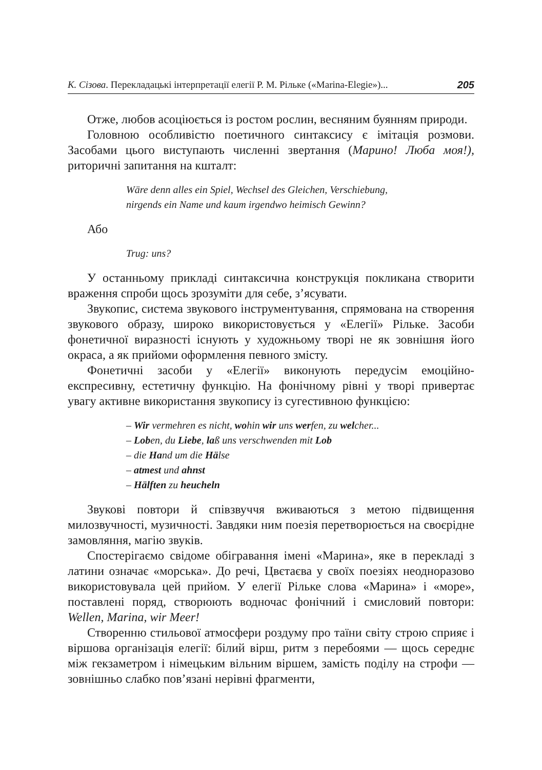К. Сізова. Перекладацькі інтерпретації елегії Р. М. Рільке («Marina-Elegie»)... 205
Отже, любов асоціюється із ростом рослин, весняним буянням природи.
Головною особливістю поетичного синтаксису є імітація розмови. Засобами цього виступають численні звертання (Марино! Люба моя!), риторичні запитання на кшталт:
Wäre denn alles ein Spiel, Wechsel des Gleichen, Verschiebung,
nirgends ein Name und kaum irgendwo heimisch Gewinn?
Або
Trug: uns?
У останньому прикладі синтаксична конструкція покликана створити враження спроби щось зрозуміти для себе, з’ясувати.
Звукопис, система звукового інструментування, спрямована на створення звукового образу, широко використовується у «Елегії» Рільке. Засоби фонетичної виразності існують у художньому творі не як зовнішня його окраса, а як прийоми оформлення певного змісту.
Фонетичні засоби у «Елегії» виконують передусім емоційно-експресивну, естетичну функцію. На фонічному рівні у творі привертає увагу активне використання звукопису із сугестивною функцією:
– Wir vermehren es nicht, wohin wir uns werfen, zu welcher...
– Loben, du Liebe, laß uns verschwenden mit Lob
– die Hand um die Hälse
– atmest und ahnst
– Hälften zu heucheln
Звукові повтори й співзвуччя вживаються з метою підвищення милозвучності, музичності. Завдяки ним поезія перетворюється на своєрідне замовляння, магію звуків.
Спостерігаємо свідоме обігравання імені «Марина», яке в перекладі з латини означає «морська». До речі, Цвєтаєва у своїх поезіях неодноразово використовувала цей прийом. У елегії Рільке слова «Марина» і «море», поставлені поряд, створюють водночас фонічний і смисловий повтори: Wellen, Marina, wir Meer!
Створенню стильової атмосфери роздуму про таїни світу строю сприяє і віршова організація елегії: білий вірш, ритм з перебоями — щось середнє між гекзаметром і німецьким вільним віршем, замість поділу на строфи — зовнішньо слабко пов’язані нерівні фрагменти,